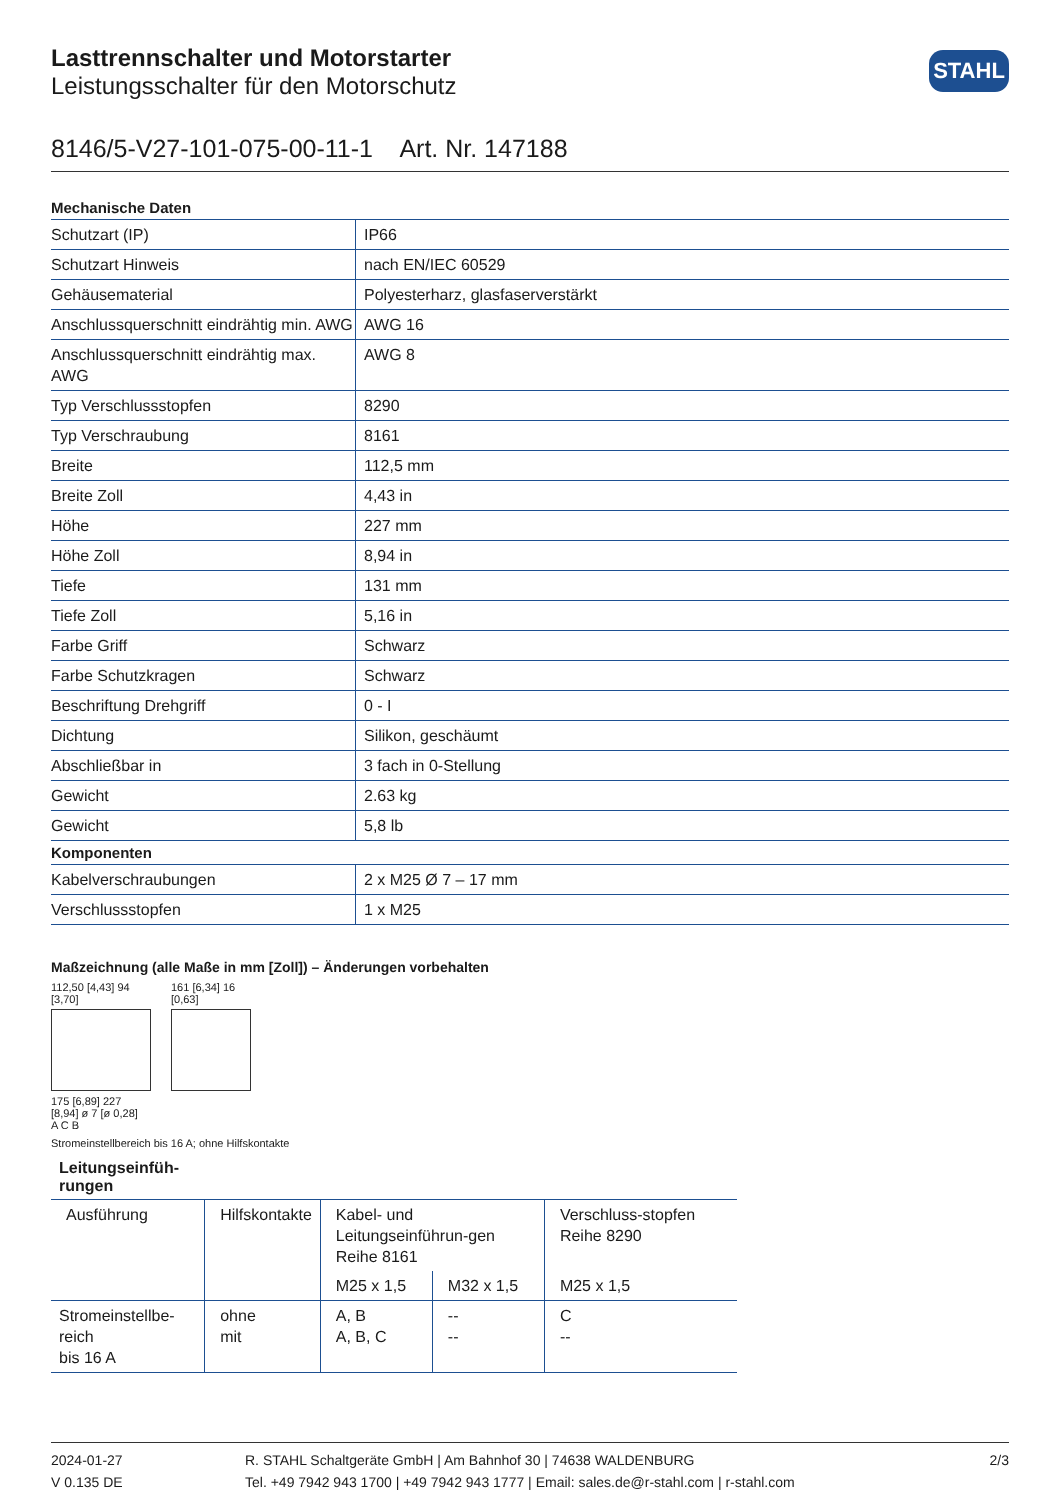STAHL
Lasttrennschalter und Motorstarter
Leistungsschalter für den Motorschutz
8146/5-V27-101-075-00-11-1 Art. Nr. 147188
| Mechanische Daten | |
| --- | --- |
| Schutzart (IP) | IP66 |
| Schutzart Hinweis | nach EN/IEC 60529 |
| Gehäusematerial | Polyesterharz, glasfaserverstärkt |
| Anschlussquerschnitt eindrähtig min. AWG | AWG 16 |
| Anschlussquerschnitt eindrähtig max. AWG | AWG 8 |
| Typ Verschlussstopfen | 8290 |
| Typ Verschraubung | 8161 |
| Breite | 112,5 mm |
| Breite Zoll | 4,43 in |
| Höhe | 227 mm |
| Höhe Zoll | 8,94 in |
| Tiefe | 131 mm |
| Tiefe Zoll | 5,16 in |
| Farbe Griff | Schwarz |
| Farbe Schutzkragen | Schwarz |
| Beschriftung Drehgriff | 0 - I |
| Dichtung | Silikon, geschäumt |
| Abschließbar in | 3 fach in 0-Stellung |
| Gewicht | 2.63 kg |
| Gewicht | 5,8 lb |
| Komponenten | |
| Kabelverschraubungen | 2 x M25 Ø 7 – 17 mm |
| Verschlussstopfen | 1 x M25 |
Maßzeichnung (alle Maße in mm [Zoll]) – Änderungen vorbehalten
112,50 [4,43] 94 [3,70]
175 [6,89] 227 [8,94] ø 7 [ø 0,28]
A C B
161 [6,34] 16 [0,63]
Stromeinstellbereich bis 16 A; ohne Hilfskontakte
Leitungseinfüh-rungen
| Ausführung | Hilfskontakte | Kabel- und Leitungseinführun-gen Reihe 8161 | | Verschluss-stopfen Reihe 8290 |
| --- | --- | --- | --- | --- |
| | | M25 x 1,5 | M32 x 1,5 | M25 x 1,5 |
| Stromeinstellbe-reich bis 16 A | ohne mit | A, B A, B, C | -- -- | C -- |
2024-01-27
V 0.135 DE
R. STAHL Schaltgeräte GmbH | Am Bahnhof 30 | 74638 WALDENBURG
Tel. +49 7942 943 1700 | +49 7942 943 1777 | Email: sales.de@r-stahl.com | r-stahl.com
2/3